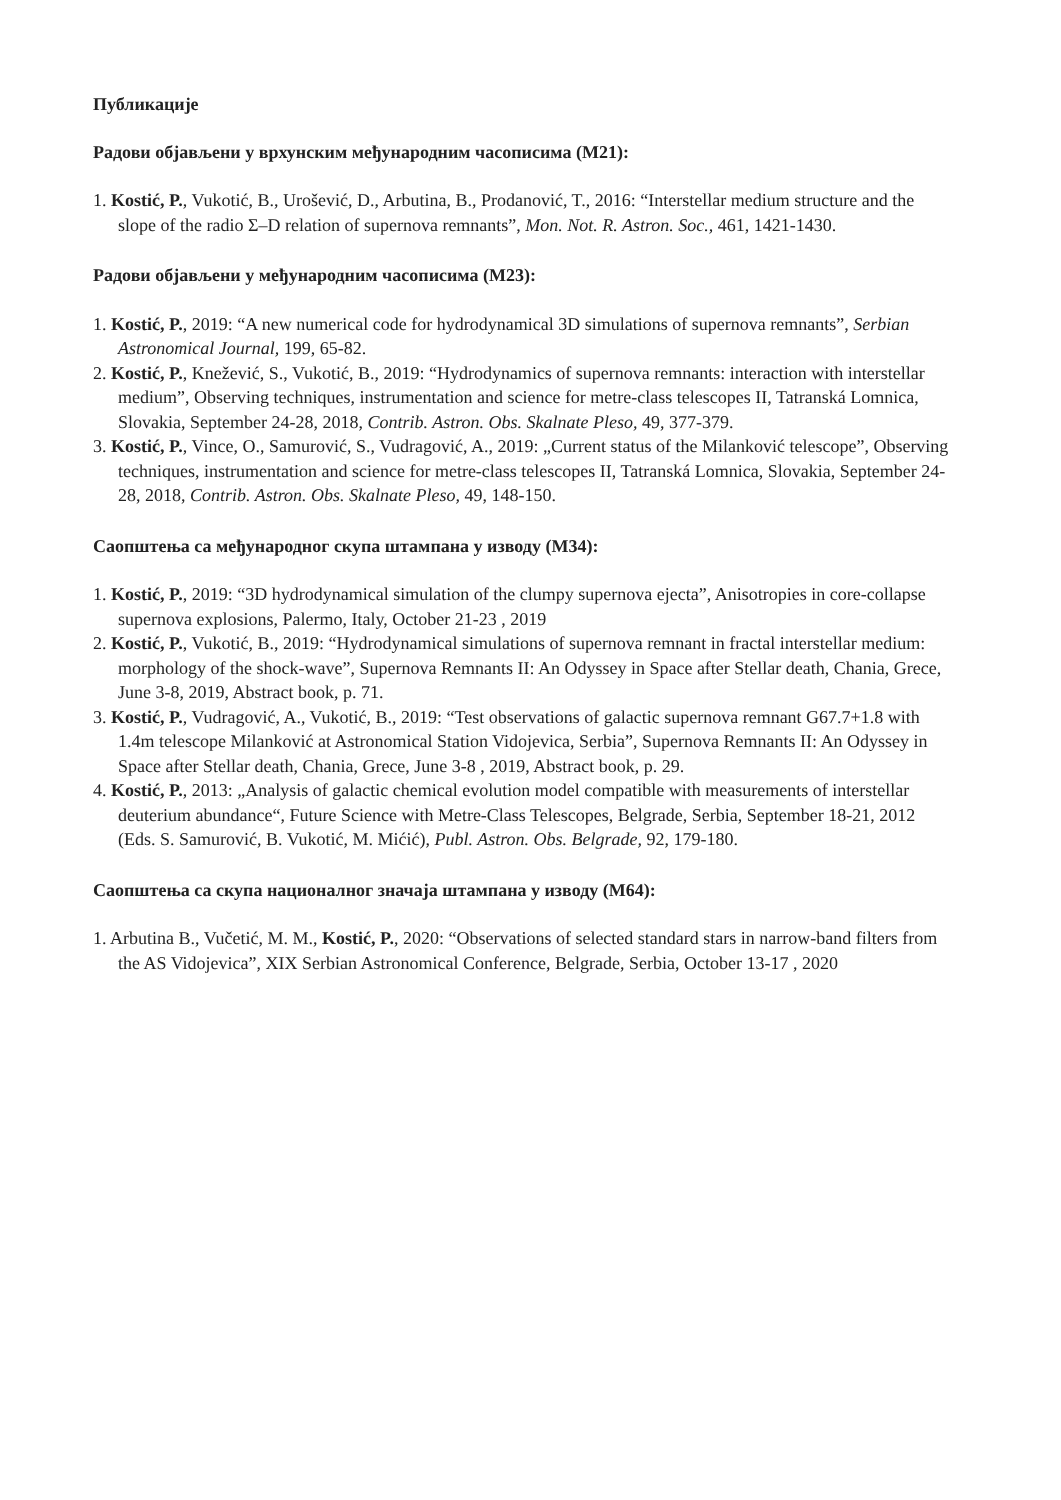Публикације
Радови објављени у врхунским међународним часописима (M21):
1. Kostić, P., Vukotić, B., Urošević, D., Arbutina, B., Prodanović, T., 2016: “Interstellar medium structure and the slope of the radio Σ–D relation of supernova remnants”, Mon. Not. R. Astron. Soc., 461, 1421-1430.
Радови објављени у међународним часописима (M23):
1. Kostić, P., 2019: “A new numerical code for hydrodynamical 3D simulations of supernova remnants”, Serbian Astronomical Journal, 199, 65-82.
2. Kostić, P., Knežević, S., Vukotić, B., 2019: “Hydrodynamics of supernova remnants: interaction with interstellar medium”, Observing techniques, instrumentation and science for metre-class telescopes II, Tatranská Lomnica, Slovakia, September 24-28, 2018, Contrib. Astron. Obs. Skalnate Pleso, 49, 377-379.
3. Kostić, P., Vince, O., Samurović, S., Vudragović, A., 2019: „Current status of the Milanković telescope”, Observing techniques, instrumentation and science for metre-class telescopes II, Tatranská Lomnica, Slovakia, September 24-28, 2018, Contrib. Astron. Obs. Skalnate Pleso, 49, 148-150.
Саопштења са међународног скупа штампана у изводу (M34):
1. Kostić, P., 2019: “3D hydrodynamical simulation of the clumpy supernova ejecta”, Anisotropies in core-collapse supernova explosions, Palermo, Italy, October 21-23 , 2019
2. Kostić, P., Vukotić, B., 2019: “Hydrodynamical simulations of supernova remnant in fractal interstellar medium: morphology of the shock-wave”, Supernova Remnants II: An Odyssey in Space after Stellar death, Chania, Grece, June 3-8, 2019, Abstract book, p. 71.
3. Kostić, P., Vudragović, A., Vukotić, B., 2019: “Test observations of galactic supernova remnant G67.7+1.8 with 1.4m telescope Milanković at Astronomical Station Vidojevica, Serbia”, Supernova Remnants II: An Odyssey in Space after Stellar death, Chania, Grece, June 3-8 , 2019, Abstract book, p. 29.
4. Kostić, P., 2013: „Analysis of galactic chemical evolution model compatible with measurements of interstellar deuterium abundance“, Future Science with Metre-Class Telescopes, Belgrade, Serbia, September 18-21, 2012 (Eds. S. Samurović, B. Vukotić, M. Mićić), Publ. Astron. Obs. Belgrade, 92, 179-180.
Саопштења са скупа националног значаја штампана у изводу (M64):
1. Arbutina B., Vučetić, M. M., Kostić, P., 2020: “Observations of selected standard stars in narrow-band filters from the AS Vidojevica”, XIX Serbian Astronomical Conference, Belgrade, Serbia, October 13-17 , 2020